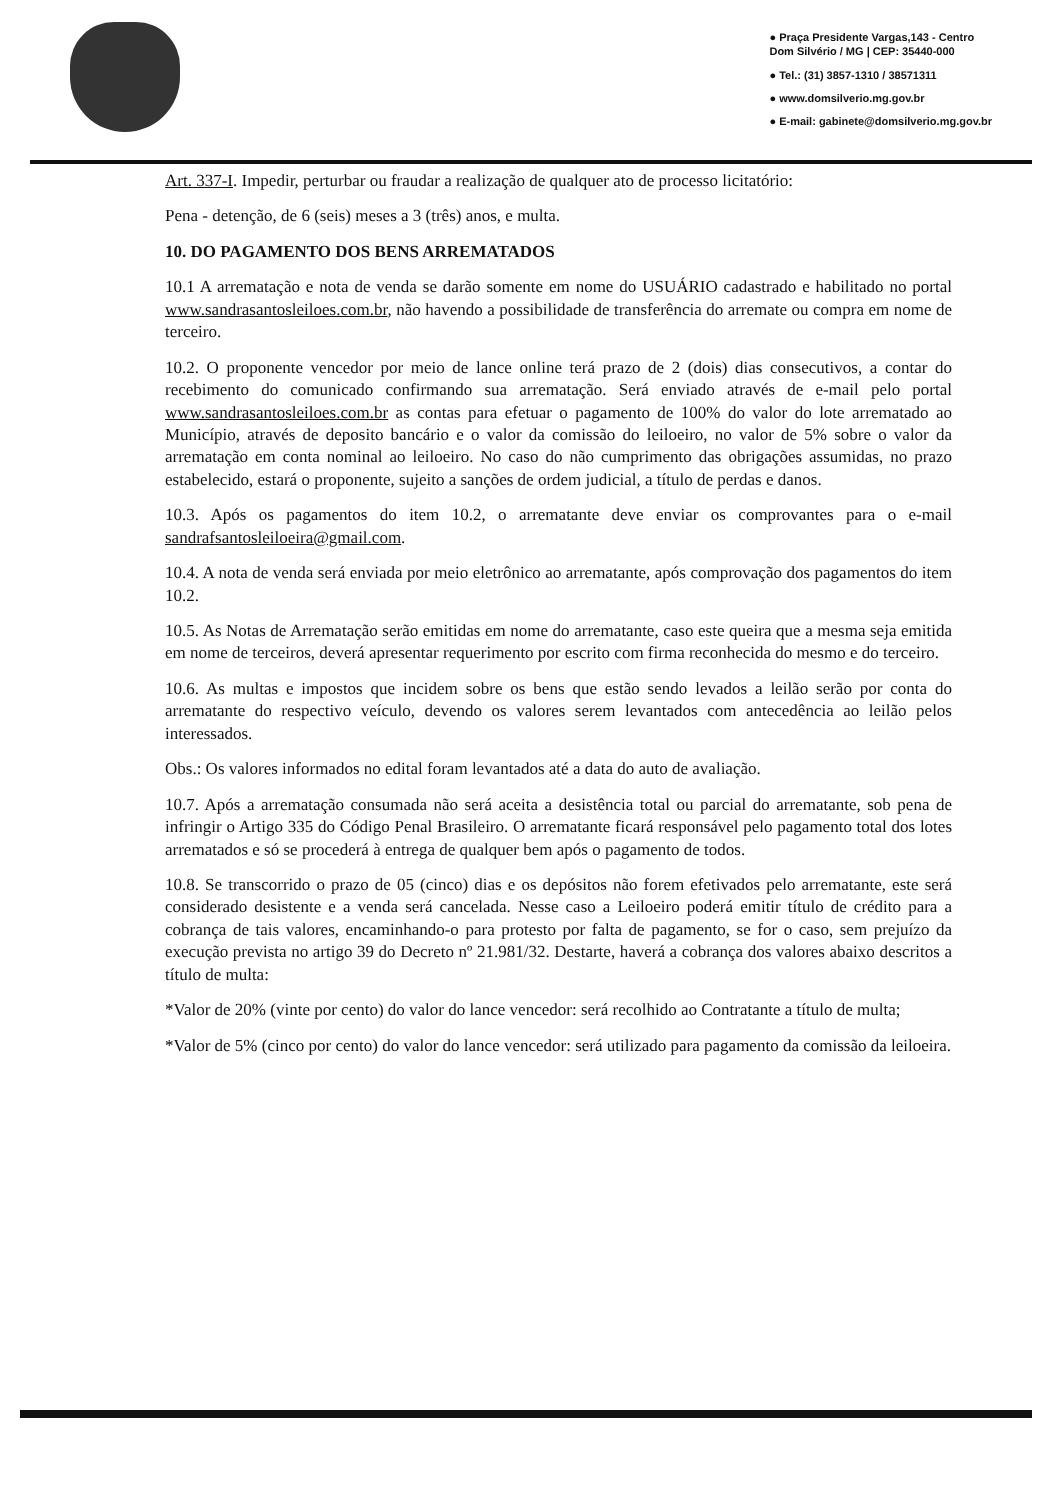● Praça Presidente Vargas,143 - Centro
Dom Silvério / MG | CEP: 35440-000
● Tel.: (31) 3857-1310 / 38571311
● www.domsilverio.mg.gov.br
● E-mail: gabinete@domsilverio.mg.gov.br
Art. 337-I. Impedir, perturbar ou fraudar a realização de qualquer ato de processo licitatório:
Pena - detenção, de 6 (seis) meses a 3 (três) anos, e multa.
10. DO PAGAMENTO DOS BENS ARREMATADOS
10.1 A arrematação e nota de venda se darão somente em nome do USUÁRIO cadastrado e habilitado no portal www.sandrasantosleiloes.com.br, não havendo a possibilidade de transferência do arremate ou compra em nome de terceiro.
10.2. O proponente vencedor por meio de lance online terá prazo de 2 (dois) dias consecutivos, a contar do recebimento do comunicado confirmando sua arrematação. Será enviado através de e-mail pelo portal www.sandrasantosleiloes.com.br as contas para efetuar o pagamento de 100% do valor do lote arrematado ao Município, através de deposito bancário e o valor da comissão do leiloeiro, no valor de 5% sobre o valor da arrematação em conta nominal ao leiloeiro. No caso do não cumprimento das obrigações assumidas, no prazo estabelecido, estará o proponente, sujeito a sanções de ordem judicial, a título de perdas e danos.
10.3. Após os pagamentos do item 10.2, o arrematante deve enviar os comprovantes para o e-mail sandrafsantosleiloeira@gmail.com.
10.4. A nota de venda será enviada por meio eletrônico ao arrematante, após comprovação dos pagamentos do item 10.2.
10.5. As Notas de Arrematação serão emitidas em nome do arrematante, caso este queira que a mesma seja emitida em nome de terceiros, deverá apresentar requerimento por escrito com firma reconhecida do mesmo e do terceiro.
10.6. As multas e impostos que incidem sobre os bens que estão sendo levados a leilão serão por conta do arrematante do respectivo veículo, devendo os valores serem levantados com antecedência ao leilão pelos interessados.
Obs.: Os valores informados no edital foram levantados até a data do auto de avaliação.
10.7. Após a arrematação consumada não será aceita a desistência total ou parcial do arrematante, sob pena de infringir o Artigo 335 do Código Penal Brasileiro. O arrematante ficará responsável pelo pagamento total dos lotes arrematados e só se procederá à entrega de qualquer bem após o pagamento de todos.
10.8. Se transcorrido o prazo de 05 (cinco) dias e os depósitos não forem efetivados pelo arrematante, este será considerado desistente e a venda será cancelada. Nesse caso a Leiloeiro poderá emitir título de crédito para a cobrança de tais valores, encaminhando-o para protesto por falta de pagamento, se for o caso, sem prejuízo da execução prevista no artigo 39 do Decreto nº 21.981/32. Destarte, haverá a cobrança dos valores abaixo descritos a título de multa:
*Valor de 20% (vinte por cento) do valor do lance vencedor: será recolhido ao Contratante a título de multa;
*Valor de 5% (cinco por cento) do valor do lance vencedor: será utilizado para pagamento da comissão da leiloeira.